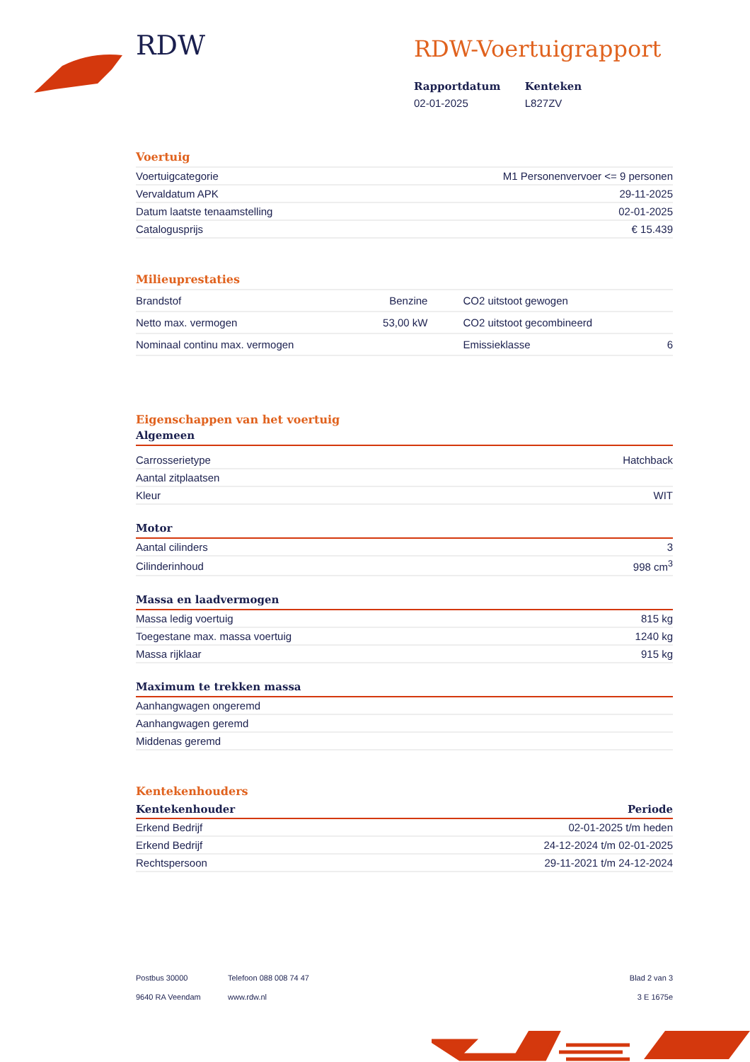RDW
RDW-Voertuigrapport
| Rapportdatum | Kenteken |
| --- | --- |
| 02-01-2025 | L827ZV |
Voertuig
| Voertuigcategorie | M1 Personenvervoer <= 9 personen |
| Vervaldatum APK | 29-11-2025 |
| Datum laatste tenaamstelling | 02-01-2025 |
| Catalogusprijs | € 15.439 |
Milieuprestaties
| Brandstof | Benzine | CO2 uitstoot gewogen | |
| Netto max. vermogen | 53,00 kW | CO2 uitstoot gecombineerd | |
| Nominaal continu max. vermogen | | Emissieklasse | 6 |
Eigenschappen van het voertuig
Algemeen
| Carrosserietype | Hatchback |
| Aantal zitplaatsen | |
| Kleur | WIT |
Motor
| Aantal cilinders | 3 |
| Cilinderinhoud | 998 cm<sup>3</sup> |
Massa en laadvermogen
| Massa ledig voertuig | 815 kg |
| Toegestane max. massa voertuig | 1240 kg |
| Massa rijklaar | 915 kg |
Maximum te trekken massa
| Aanhangwagen ongeremd | |
| Aanhangwagen geremd | |
| Middenas geremd | |
Kentekenhouders
| Kentekenhouder | Periode |
| --- | --- |
| Erkend Bedrijf | 02-01-2025 t/m heden |
| Erkend Bedrijf | 24-12-2024 t/m 02-01-2025 |
| Rechtspersoon | 29-11-2021 t/m 24-12-2024 |
Postbus 30000
9640 RA Veendam
Telefoon 088 008 74 47
www.rdw.nl
Blad 2 van 3
3 E 1675e